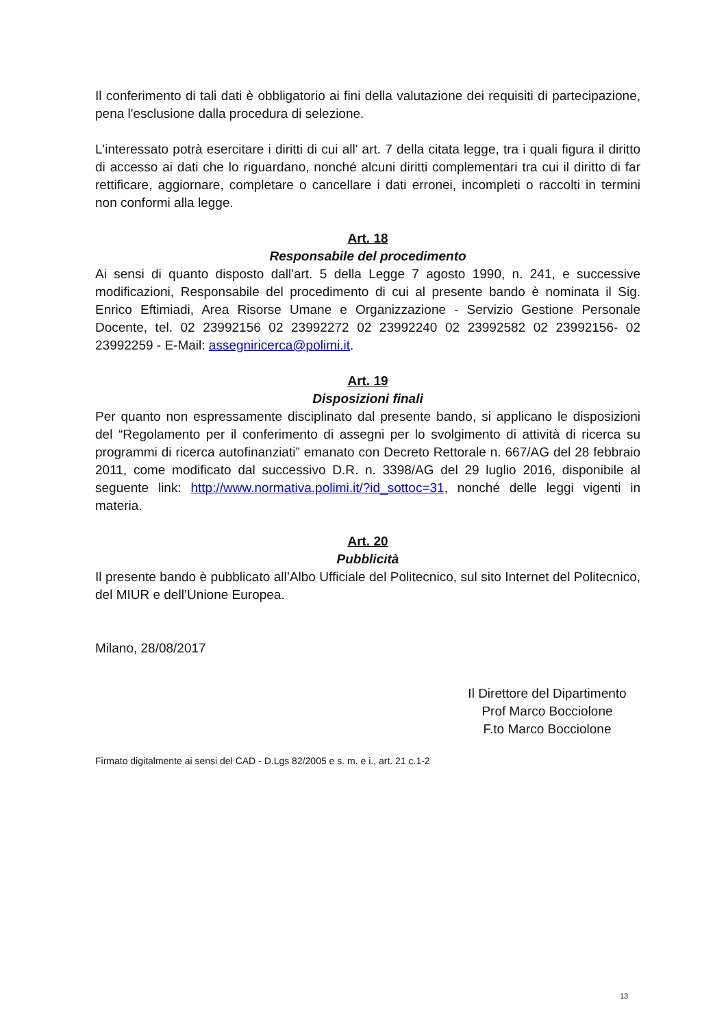Il conferimento di tali dati è obbligatorio ai fini della valutazione dei requisiti di partecipazione, pena l'esclusione dalla procedura di selezione.
L'interessato potrà esercitare i diritti di cui all' art. 7 della citata legge, tra i quali figura il diritto di accesso ai dati che lo riguardano, nonché alcuni diritti complementari tra cui il diritto di far rettificare, aggiornare, completare o cancellare i dati erronei, incompleti o raccolti in termini non conformi alla legge.
Art. 18
Responsabile del procedimento
Ai sensi di quanto disposto dall'art. 5 della Legge 7 agosto 1990, n. 241, e successive modificazioni, Responsabile del procedimento di cui al presente bando è nominata il Sig. Enrico Eftimiadi, Area Risorse Umane e Organizzazione - Servizio Gestione Personale Docente, tel. 02 23992156 02 23992272 02 23992240 02 23992582 02 23992156- 02 23992259 - E-Mail: assegniricerca@polimi.it.
Art. 19
Disposizioni finali
Per quanto non espressamente disciplinato dal presente bando, si applicano le disposizioni del “Regolamento per il conferimento di assegni per lo svolgimento di attività di ricerca su programmi di ricerca autofinanziati” emanato con Decreto Rettorale n. 667/AG del 28 febbraio 2011, come modificato dal successivo D.R. n. 3398/AG del 29 luglio 2016, disponibile al seguente link: http://www.normativa.polimi.it/?id_sottoc=31, nonché delle leggi vigenti in materia.
Art. 20
Pubblicità
Il presente bando è pubblicato all’Albo Ufficiale del Politecnico, sul sito Internet del Politecnico, del MIUR e dell’Unione Europea.
Milano, 28/08/2017
Il Direttore del Dipartimento
Prof Marco Bocciolone
F.to Marco Bocciolone
Firmato digitalmente ai sensi del CAD - D.Lgs 82/2005 e s. m. e i., art. 21 c.1-2
13